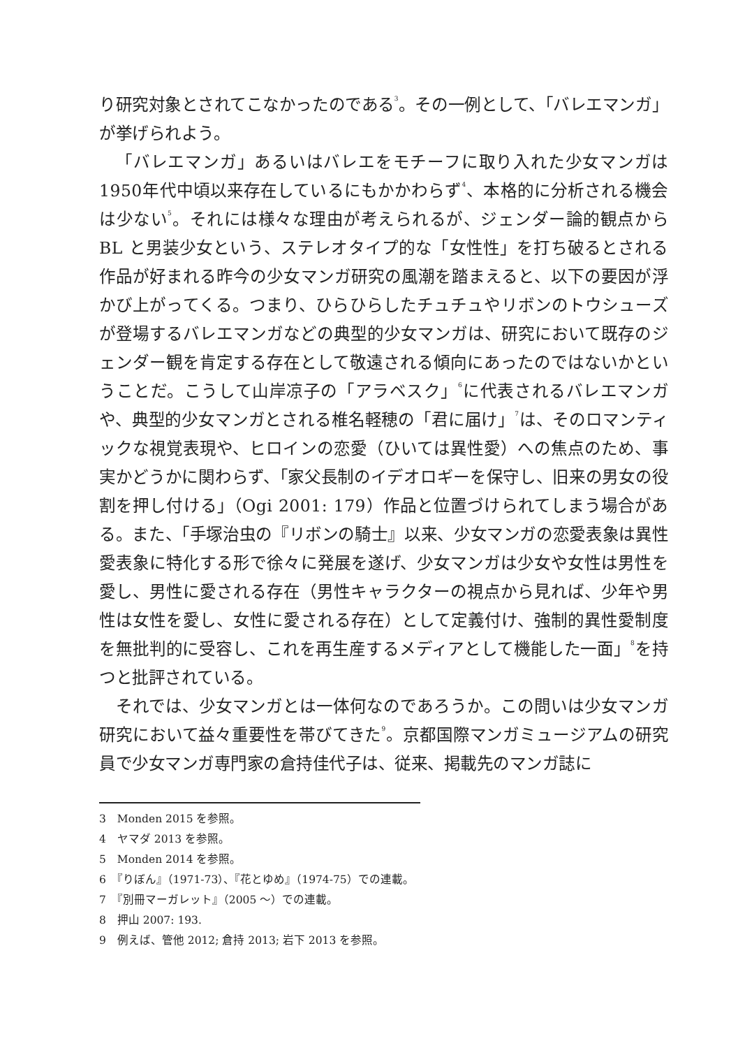り研究対象とされてこなかったのである<sup>3</sup>。その一例として、「バレエマンガ」が挙げられよう。
「バレエマンガ」あるいはバレエをモチーフに取り入れた少女マンガは1950年代中頃以来存在しているにもかかわらず<sup>4</sup>、本格的に分析される機会は少ない<sup>5</sup>。それには様々な理由が考えられるが、ジェンダー論的観点から BL と男装少女という、ステレオタイプ的な「女性性」を打ち破るとされる作品が好まれる昨今の少女マンガ研究の風潮を踏まえると、以下の要因が浮かび上がってくる。つまり、ひらひらしたチュチュやリボンのトウシューズが登場するバレエマンガなどの典型的少女マンガは、研究において既存のジェンダー観を肯定する存在として敬遠される傾向にあったのではないかということだ。こうして山岸凉子の「アラベスク」<sup>6</sup>に代表されるバレエマンガや、典型的少女マンガとされる椎名軽穂の「君に届け」<sup>7</sup>は、そのロマンティックな視覚表現や、ヒロインの恋愛（ひいては異性愛）への焦点のため、事実かどうかに関わらず、「家父長制のイデオロギーを保守し、旧来の男女の役割を押し付ける」（Ogi 2001: 179）作品と位置づけられてしまう場合がある。また、「手塚治虫の『リボンの騎士』以来、少女マンガの恋愛表象は異性愛表象に特化する形で徐々に発展を遂げ、少女マンガは少女や女性は男性を愛し、男性に愛される存在（男性キャラクターの視点から見れば、少年や男性は女性を愛し、女性に愛される存在）として定義付け、強制的異性愛制度を無批判的に受容し、これを再生産するメディアとして機能した一面」<sup>8</sup>を持つと批評されている。
それでは、少女マンガとは一体何なのであろうか。この問いは少女マンガ研究において益々重要性を帯びてきた<sup>9</sup>。京都国際マンガミュージアムの研究員で少女マンガ専門家の倉持佳代子は、従来、掲載先のマンガ誌に
3　Monden 2015 を参照。
4　ヤマダ 2013 を参照。
5　Monden 2014 を参照。
6　『りぼん』（1971-73）、『花とゆめ』（1974-75）での連載。
7　『別冊マーガレット』（2005 ～）での連載。
8　押山 2007: 193.
9　例えば、管他 2012; 倉持 2013; 岩下 2013 を参照。